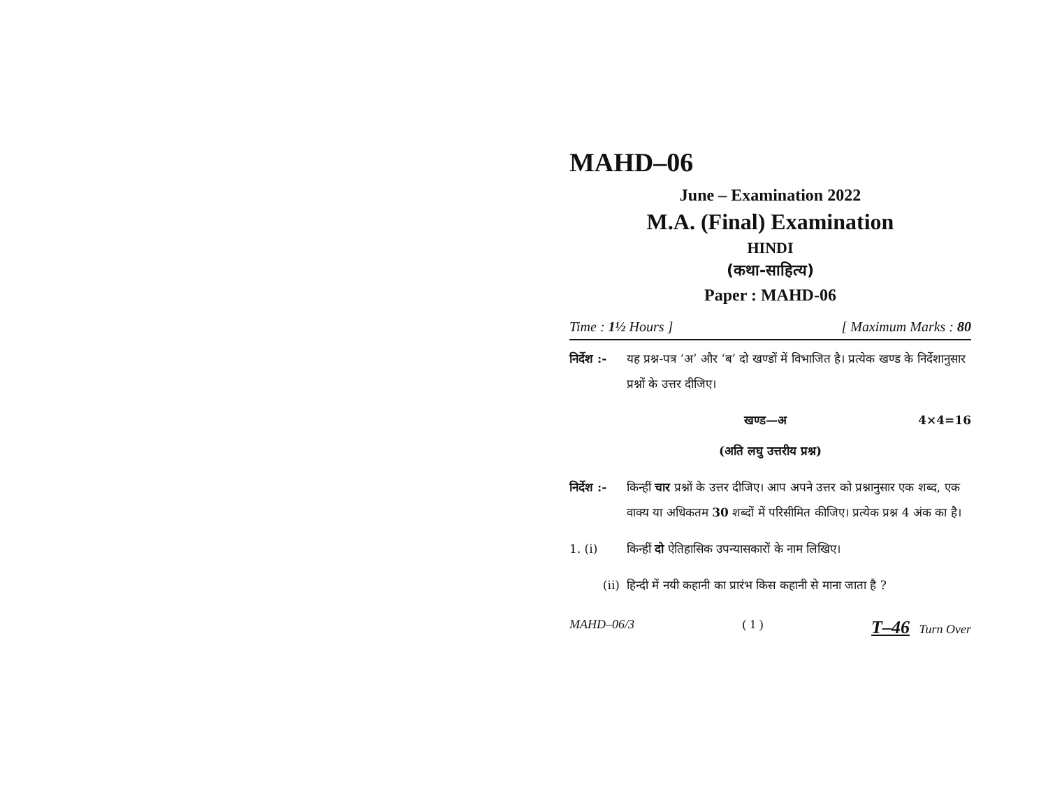MAHD–06
June – Examination 2022
M.A. (Final) Examination
HINDI
(कथा-साहित्य)
Paper : MAHD-06
Time : 1½ Hours ] [ Maximum Marks : 80
निर्देश :-
यह प्रश्न-पत्र ‘अ’ और ‘ब’ दो खण्डों में विभाजित है। प्रत्येक खण्ड के निर्देशानुसार प्रश्नों के उत्तर दीजिए।
खण्ड—अ 4×4=16
(अति लघु उत्तरीय प्रश्न)
निर्देश :-
किन्हीं चार प्रश्नों के उत्तर दीजिए। आप अपने उत्तर को प्रश्नानुसार एक शब्द, एक वाक्य या अधिकतम 30 शब्दों में परिसीमित कीजिए। प्रत्येक प्रश्न 4 अंक का है।
1. (i) किन्हीं दो ऐतिहासिक उपन्यासकारों के नाम लिखिए।
(ii) हिन्दी में नयी कहानी का प्रारंभ किस कहानी से माना जाता है ?
MAHD–06/3 ( 1 ) T–46 Turn Over